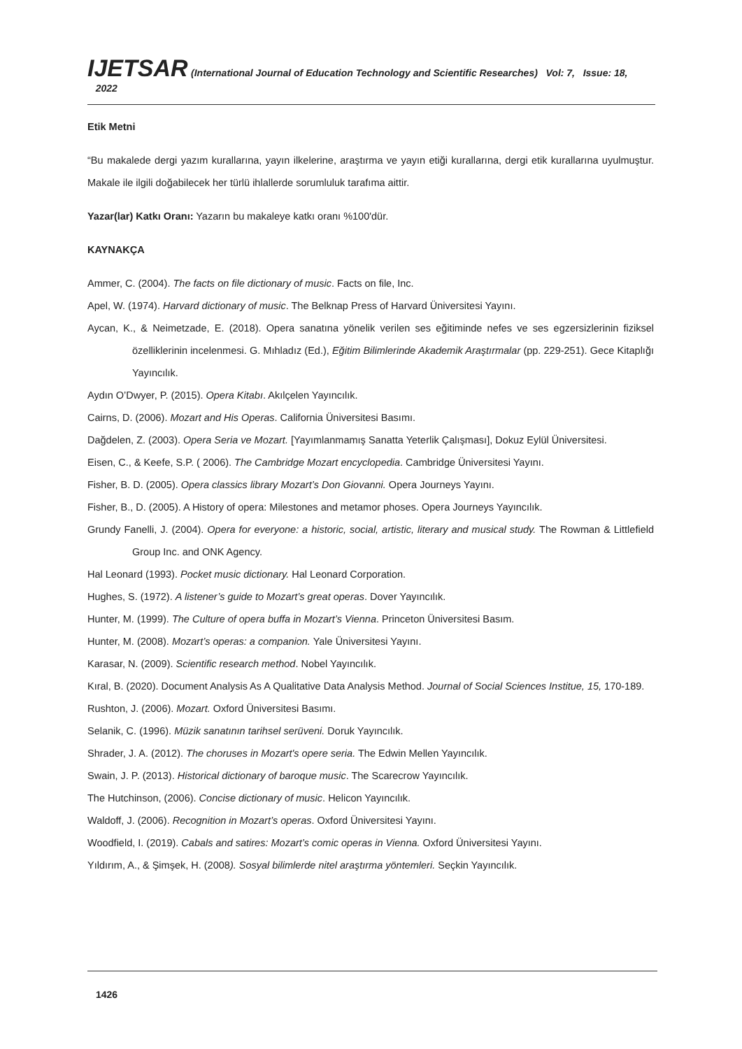IJETSAR (International Journal of Education Technology and Scientific Researches) Vol: 7, Issue: 18, 2022
Etik Metni
“Bu makalede dergi yazım kurallarına, yayın ilkelerine, araştırma ve yayın etiği kurallarına, dergi etik kurallarına uyulmuştur. Makale ile ilgili doğabilecek her türlü ihlallerde sorumluluk tarafıma aittir.
Yazar(lar) Katkı Oranı: Yazarın bu makaleye katkı oranı %100'dür.
KAYNAKÇA
Ammer, C. (2004). The facts on file dictionary of music. Facts on file, Inc.
Apel, W. (1974). Harvard dictionary of music. The Belknap Press of Harvard Üniversitesi Yayını.
Aycan, K., & Neimetzade, E. (2018). Opera sanatına yönelik verilen ses eğitiminde nefes ve ses egzersizlerinin fiziksel özelliklerinin incelenmesi. G. Mıhladız (Ed.), Eğitim Bilimlerinde Akademik Araştırmalar (pp. 229-251). Gece Kitaplığı Yayıncılık.
Aydın O’Dwyer, P. (2015). Opera Kitabı. Akılçelen Yayıncılık.
Cairns, D. (2006). Mozart and His Operas. California Üniversitesi Basımı.
Dağdelen, Z. (2003). Opera Seria ve Mozart. [Yayımlanmamış Sanatta Yeterlik Çalışması], Dokuz Eylül Üniversitesi.
Eisen, C., & Keefe, S.P. ( 2006). The Cambridge Mozart encyclopedia. Cambridge Üniversitesi Yayını.
Fisher, B. D. (2005). Opera classics library Mozart’s Don Giovanni. Opera Journeys Yayını.
Fisher, B., D. (2005). A History of opera: Milestones and metamor phoses. Opera Journeys Yayıncılık.
Grundy Fanelli, J. (2004). Opera for everyone: a historic, social, artistic, literary and musical study. The Rowman & Littlefield Group Inc. and ONK Agency.
Hal Leonard (1993). Pocket music dictionary. Hal Leonard Corporation.
Hughes, S. (1972). A listener’s guide to Mozart’s great operas. Dover Yayıncılık.
Hunter, M. (1999). The Culture of opera buffa in Mozart’s Vienna. Princeton Üniversitesi Basım.
Hunter, M. (2008). Mozart’s operas: a companion. Yale Üniversitesi Yayını.
Karasar, N. (2009). Scientific research method. Nobel Yayıncılık.
Kıral, B. (2020). Document Analysis As A Qualitative Data Analysis Method. Journal of Social Sciences Institue, 15, 170-189.
Rushton, J. (2006). Mozart. Oxford Üniversitesi Basımı.
Selanik, C. (1996). Müzik sanatının tarihsel serüveni. Doruk Yayıncılık.
Shrader, J. A. (2012). The choruses in Mozart's opere seria. The Edwin Mellen Yayıncılık.
Swain, J. P. (2013). Historical dictionary of baroque music. The Scarecrow Yayıncılık.
The Hutchinson, (2006). Concise dictionary of music. Helicon Yayıncılık.
Waldoff, J. (2006). Recognition in Mozart’s operas. Oxford Üniversitesi Yayını.
Woodfield, I. (2019). Cabals and satires: Mozart’s comic operas in Vienna. Oxford Üniversitesi Yayını.
Yıldırım, A., & Şimşek, H. (2008). Sosyal bilimlerde nitel araştırma yöntemleri. Seçkin Yayıncılık.
1426